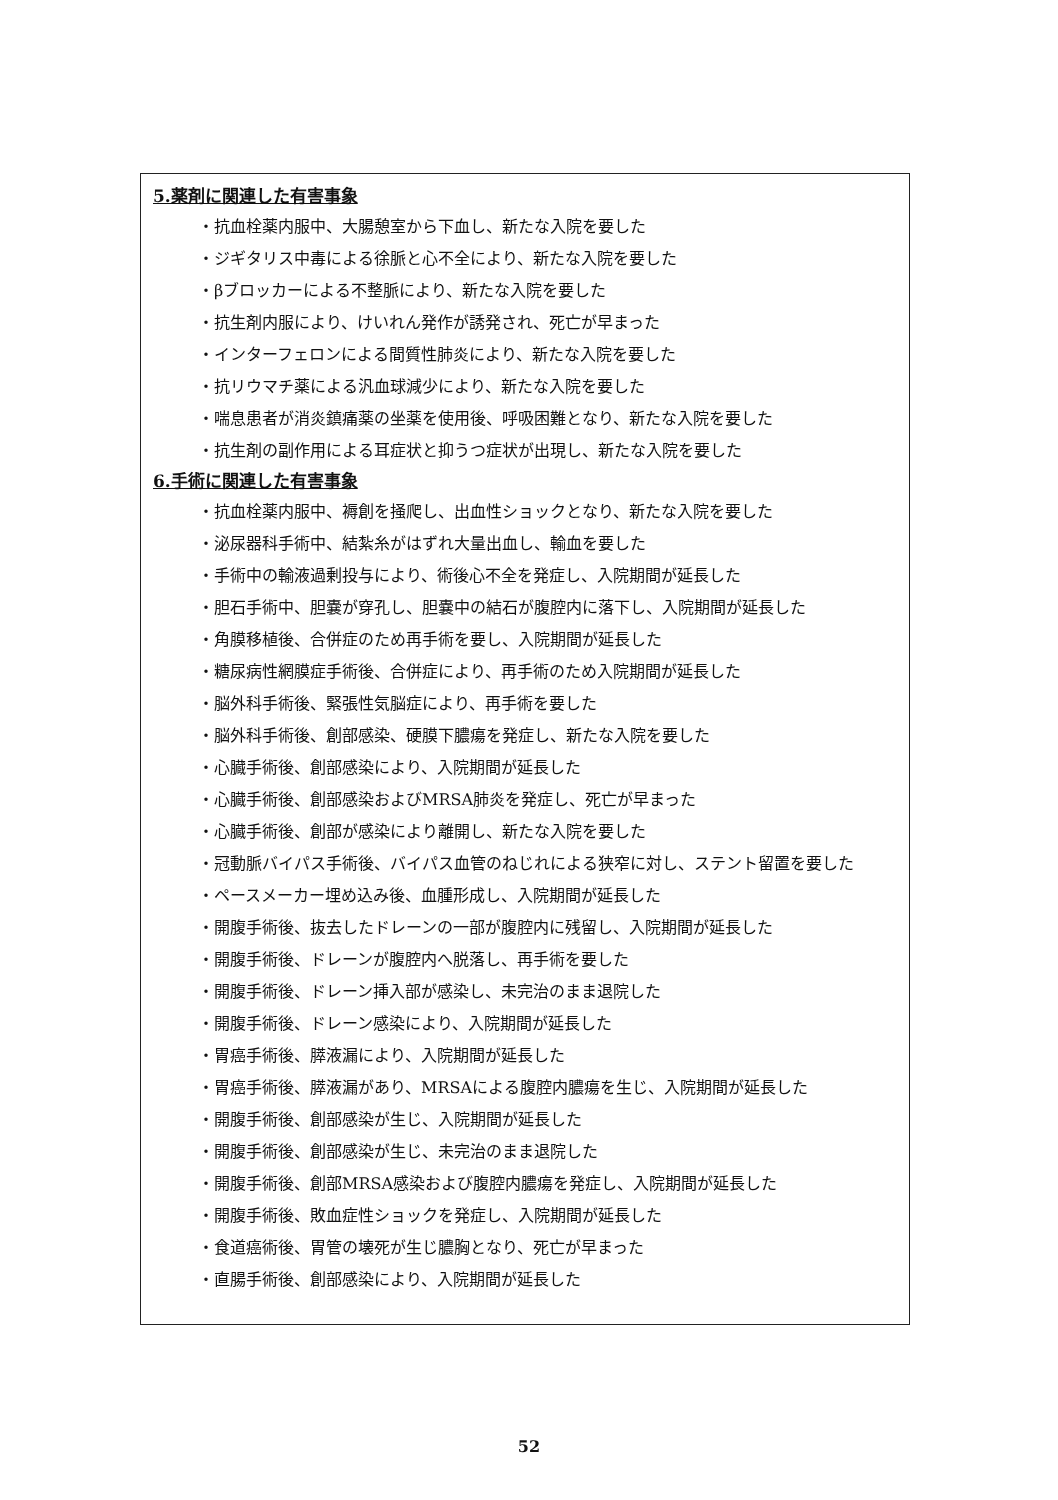5.薬剤に関連した有害事象
・抗血栓薬内服中、大腸憩室から下血し、新たな入院を要した
・ジギタリス中毒による徐脈と心不全により、新たな入院を要した
・βブロッカーによる不整脈により、新たな入院を要した
・抗生剤内服により、けいれん発作が誘発され、死亡が早まった
・インターフェロンによる間質性肺炎により、新たな入院を要した
・抗リウマチ薬による汎血球減少により、新たな入院を要した
・喘息患者が消炎鎮痛薬の坐薬を使用後、呼吸困難となり、新たな入院を要した
・抗生剤の副作用による耳症状と抑うつ症状が出現し、新たな入院を要した
6.手術に関連した有害事象
・抗血栓薬内服中、褥創を掻爬し、出血性ショックとなり、新たな入院を要した
・泌尿器科手術中、結紮糸がはずれ大量出血し、輸血を要した
・手術中の輸液過剰投与により、術後心不全を発症し、入院期間が延長した
・胆石手術中、胆嚢が穿孔し、胆嚢中の結石が腹腔内に落下し、入院期間が延長した
・角膜移植後、合併症のため再手術を要し、入院期間が延長した
・糖尿病性網膜症手術後、合併症により、再手術のため入院期間が延長した
・脳外科手術後、緊張性気脳症により、再手術を要した
・脳外科手術後、創部感染、硬膜下膿瘍を発症し、新たな入院を要した
・心臓手術後、創部感染により、入院期間が延長した
・心臓手術後、創部感染およびMRSA肺炎を発症し、死亡が早まった
・心臓手術後、創部が感染により離開し、新たな入院を要した
・冠動脈バイパス手術後、バイパス血管のねじれによる狭窄に対し、ステント留置を要した
・ペースメーカー埋め込み後、血腫形成し、入院期間が延長した
・開腹手術後、抜去したドレーンの一部が腹腔内に残留し、入院期間が延長した
・開腹手術後、ドレーンが腹腔内へ脱落し、再手術を要した
・開腹手術後、ドレーン挿入部が感染し、未完治のまま退院した
・開腹手術後、ドレーン感染により、入院期間が延長した
・胃癌手術後、膵液漏により、入院期間が延長した
・胃癌手術後、膵液漏があり、MRSAによる腹腔内膿瘍を生じ、入院期間が延長した
・開腹手術後、創部感染が生じ、入院期間が延長した
・開腹手術後、創部感染が生じ、未完治のまま退院した
・開腹手術後、創部MRSA感染および腹腔内膿瘍を発症し、入院期間が延長した
・開腹手術後、敗血症性ショックを発症し、入院期間が延長した
・食道癌術後、胃管の壊死が生じ膿胸となり、死亡が早まった
・直腸手術後、創部感染により、入院期間が延長した
52